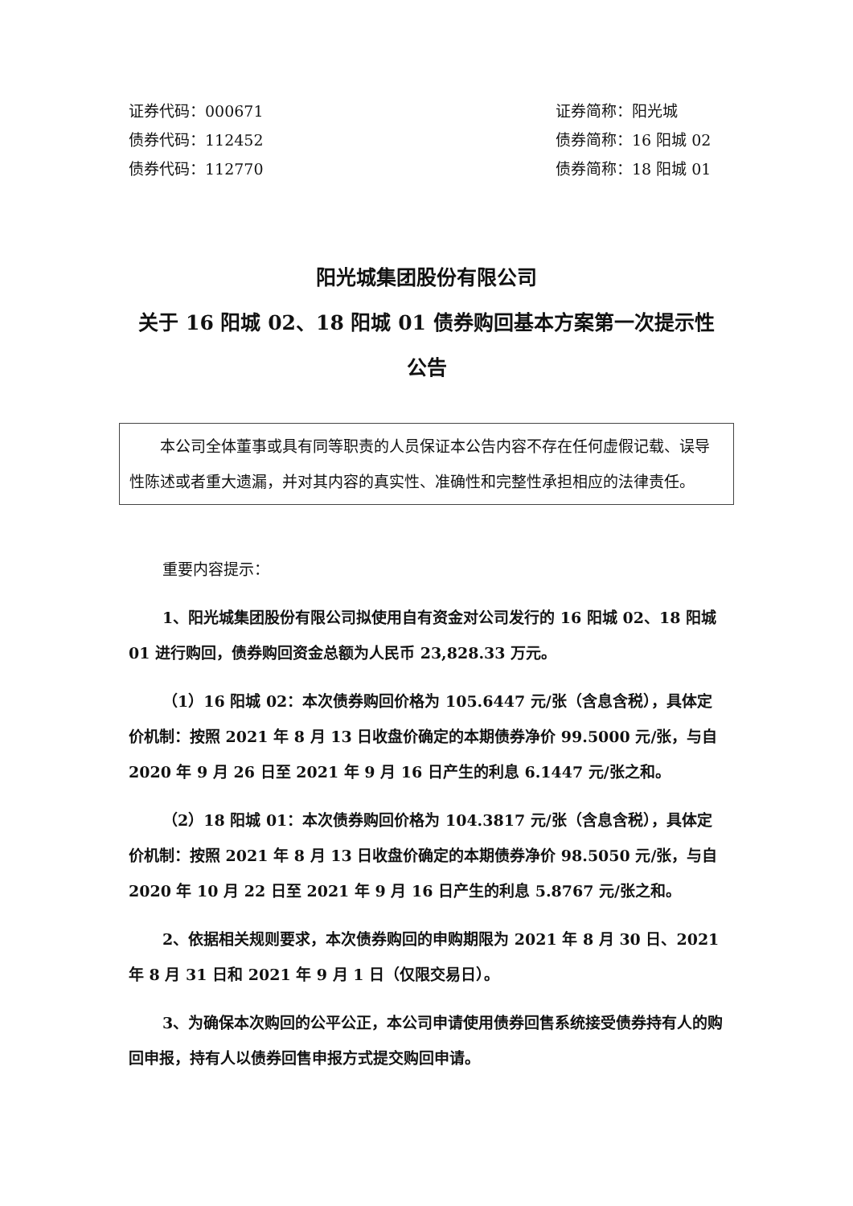证券代码：000671
债券代码：112452
债券代码：112770
证券简称：阳光城
债券简称：16 阳城 02
债券简称：18 阳城 01
阳光城集团股份有限公司
关于 16 阳城 02、18 阳城 01 债券购回基本方案第一次提示性公告
本公司全体董事或具有同等职责的人员保证本公告内容不存在任何虚假记载、误导性陈述或者重大遗漏，并对其内容的真实性、准确性和完整性承担相应的法律责任。
重要内容提示：
1、阳光城集团股份有限公司拟使用自有资金对公司发行的 16 阳城 02、18 阳城 01 进行购回，债券购回资金总额为人民币 23,828.33 万元。
（1）16 阳城 02：本次债券购回价格为 105.6447 元/张（含息含税），具体定价机制：按照 2021 年 8 月 13 日收盘价确定的本期债券净价 99.5000 元/张，与自 2020 年 9 月 26 日至 2021 年 9 月 16 日产生的利息 6.1447 元/张之和。
（2）18 阳城 01：本次债券购回价格为 104.3817 元/张（含息含税），具体定价机制：按照 2021 年 8 月 13 日收盘价确定的本期债券净价 98.5050 元/张，与自 2020 年 10 月 22 日至 2021 年 9 月 16 日产生的利息 5.8767 元/张之和。
2、依据相关规则要求，本次债券购回的申购期限为 2021 年 8 月 30 日、2021 年 8 月 31 日和 2021 年 9 月 1 日（仅限交易日）。
3、为确保本次购回的公平公正，本公司申请使用债券回售系统接受债券持有人的购回申报，持有人以债券回售申报方式提交购回申请。